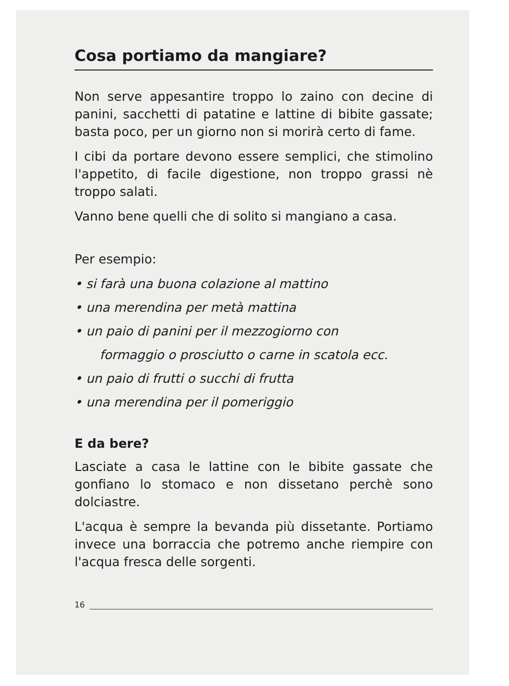Cosa portiamo da mangiare?
Non serve appesantire troppo lo zaino con decine di panini, sacchetti di patatine e lattine di bibite gassate; basta poco, per un giorno non si morirà certo di fame.
I cibi da portare devono essere semplici, che stimolino l'appetito, di facile digestione, non troppo grassi nè troppo salati.
Vanno bene quelli che di solito si mangiano a casa.
Per esempio:
• si farà una buona colazione al mattino
• una merendina per metà mattina
• un paio di panini per il mezzogiorno con
formaggio o prosciutto o carne in scatola ecc.
• un paio di frutti o succhi di frutta
• una merendina per il pomeriggio
E da bere?
Lasciate a casa le lattine con le bibite gassate che gonfiano lo stomaco e non dissetano perchè sono dolciastre.
L'acqua è sempre la bevanda più dissetante. Portiamo invece una borraccia che potremo anche riempire con l'acqua fresca delle sorgenti.
16